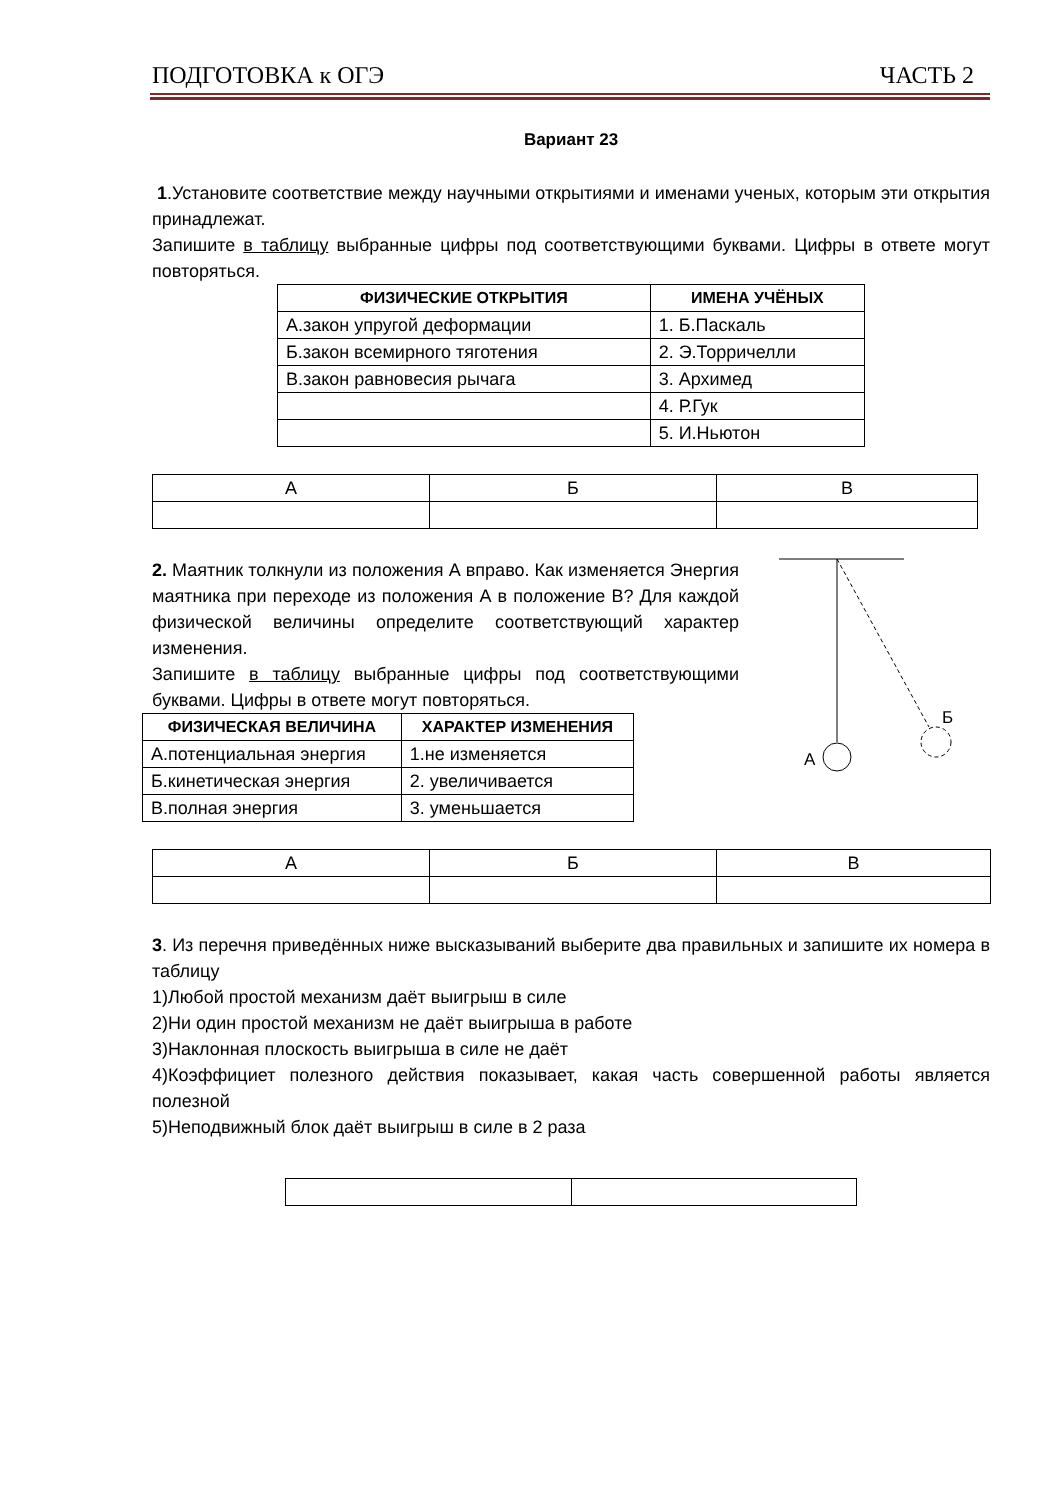ПОДГОТОВКА к ОГЭ ЧАСТЬ 2
Вариант 23
1.Установите соответствие между научными открытиями и именами ученых, которым эти открытия принадлежат.
Запишите в таблицу выбранные цифры под соответствующими буквами. Цифры в ответе могут повторяться.
| ФИЗИЧЕСКИЕ ОТКРЫТИЯ | ИМЕНА УЧЁНЫХ |
| --- | --- |
| А.закон упругой деформации | 1. Б.Паскаль |
| Б.закон всемирного тяготения | 2. Э.Торричелли |
| В.закон равновесия рычага | 3. Архимед |
| | 4. Р.Гук |
| | 5. И.Ньютон |
| А | Б | В |
2. Маятник толкнули из положения А вправо. Как изменяется Энергия маятника при переходе из положения А в положение В? Для каждой физической величины определите соответствующий характер изменения.
Запишите в таблицу выбранные цифры под соответствующими буквами. Цифры в ответе могут повторяться.
| ФИЗИЧЕСКАЯ ВЕЛИЧИНА | ХАРАКТЕР ИЗМЕНЕНИЯ |
| --- | --- |
| А.потенциальная энергия | 1.не изменяется |
| Б.кинетическая энергия | 2. увеличивается |
| В.полная энергия | 3. уменьшается |
А
Б
| А | Б | В |
3. Из перечня приведённых ниже высказываний выберите два правильных и запишите их номера в таблицу
1)Любой простой механизм даёт выигрыш в силе
2)Ни один простой механизм не даёт выигрыша в работе
3)Наклонная плоскость выигрыша в силе не даёт
4)Коэффициет полезного действия показывает, какая часть совершенной работы является полезной
5)Неподвижный блок даёт выигрыш в силе в 2 раза